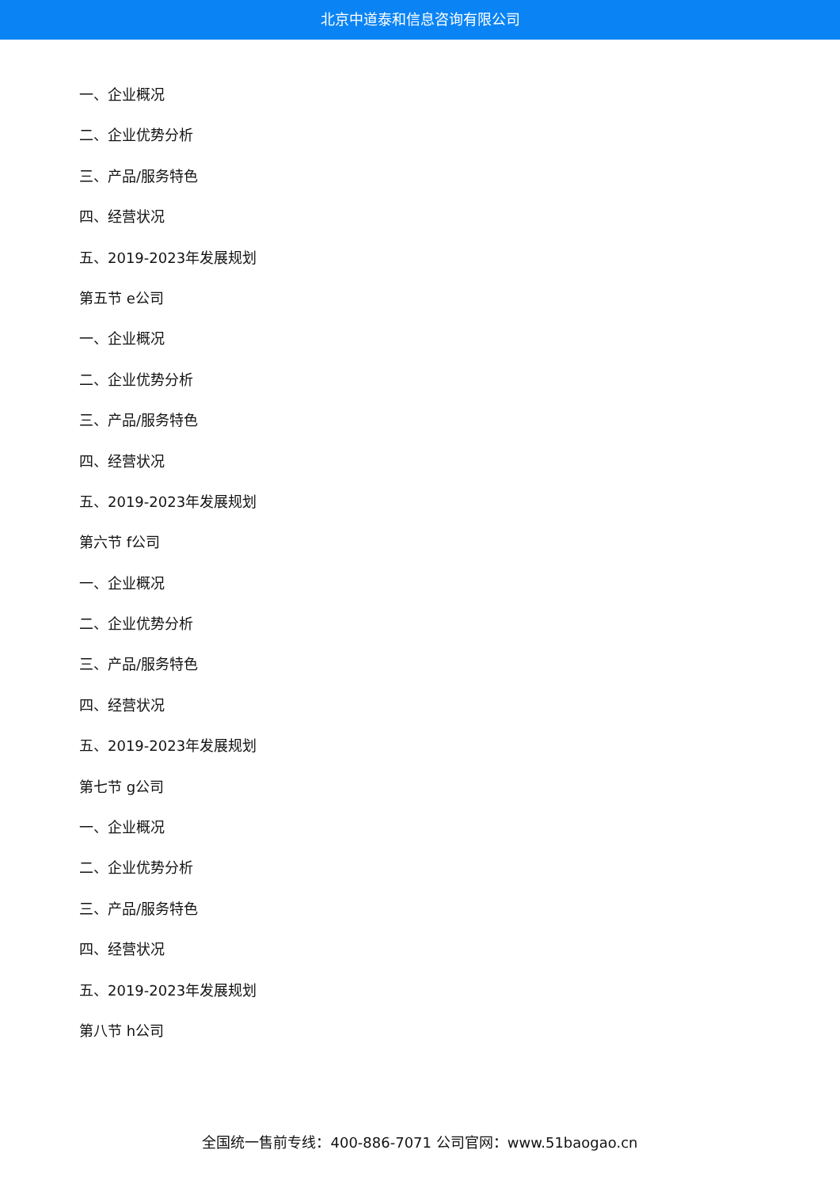北京中道泰和信息咨询有限公司
一、企业概况
二、企业优势分析
三、产品/服务特色
四、经营状况
五、2019-2023年发展规划
第五节 e公司
一、企业概况
二、企业优势分析
三、产品/服务特色
四、经营状况
五、2019-2023年发展规划
第六节 f公司
一、企业概况
二、企业优势分析
三、产品/服务特色
四、经营状况
五、2019-2023年发展规划
第七节 g公司
一、企业概况
二、企业优势分析
三、产品/服务特色
四、经营状况
五、2019-2023年发展规划
第八节 h公司
全国统一售前专线：400-886-7071 公司官网：www.51baogao.cn